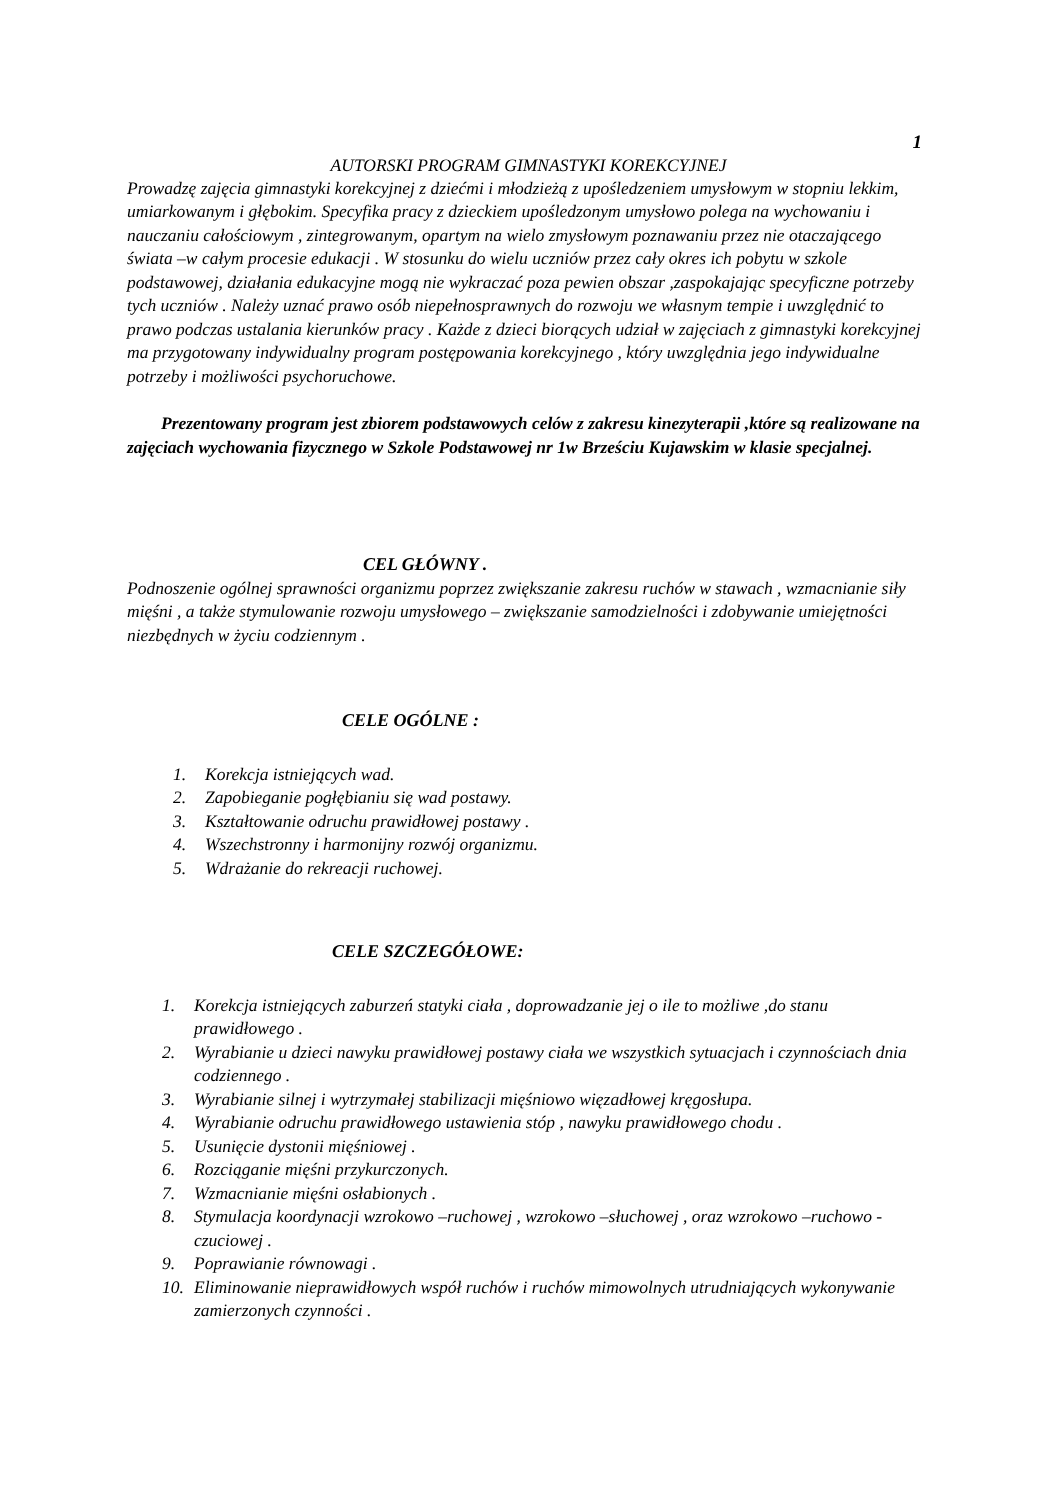1
AUTORSKI PROGRAM GIMNASTYKI KOREKCYJNEJ
Prowadzę zajęcia gimnastyki korekcyjnej z dziećmi i młodzieżą z upośledzeniem umysłowym w stopniu lekkim, umiarkowanym i głębokim. Specyfika pracy z dzieckiem upośledzonym umysłowo polega na wychowaniu i nauczaniu całościowym , zintegrowanym, opartym na wielo zmysłowym poznawaniu przez nie otaczającego świata –w całym procesie edukacji . W stosunku do wielu uczniów przez cały okres ich pobytu w szkole podstawowej, działania edukacyjne mogą nie wykraczać poza pewien obszar ,zaspokajając specyficzne potrzeby tych uczniów . Należy uznać prawo osób niepełnosprawnych do rozwoju we własnym tempie i uwzględnić to prawo podczas ustalania kierunków pracy . Każde z dzieci biorących udział w zajęciach z gimnastyki korekcyjnej ma przygotowany indywidualny program postępowania korekcyjnego , który uwzględnia jego indywidualne potrzeby i możliwości psychoruchowe.
Prezentowany program jest zbiorem podstawowych celów z zakresu kinezyterapii ,które są realizowane na zajęciach wychowania fizycznego w Szkole Podstawowej nr 1w Brześciu Kujawskim w klasie specjalnej.
CEL GŁÓWNY .
Podnoszenie ogólnej sprawności organizmu poprzez zwiększanie zakresu ruchów w stawach , wzmacnianie siły mięśni , a także stymulowanie rozwoju umysłowego – zwiększanie samodzielności i zdobywanie umiejętności niezbędnych w życiu codziennym .
CELE OGÓLNE :
1. Korekcja istniejących wad.
2. Zapobieganie pogłębianiu się wad postawy.
3. Kształtowanie odruchu prawidłowej postawy .
4. Wszechstronny i harmonijny rozwój organizmu.
5. Wdrażanie do rekreacji ruchowej.
CELE SZCZEGÓŁOWE:
1. Korekcja istniejących zaburzeń statyki ciała , doprowadzanie jej o ile to możliwe ,do stanu prawidłowego .
2. Wyrabianie u dzieci nawyku prawidłowej postawy ciała we wszystkich sytuacjach i czynnościach dnia codziennego .
3. Wyrabianie silnej i wytrzymałej stabilizacji mięśniowo więzadłowej kręgosłupa.
4. Wyrabianie odruchu prawidłowego ustawienia stóp , nawyku prawidłowego chodu .
5. Usunięcie dystonii mięśniowej .
6. Rozciąganie mięśni przykurczonych.
7. Wzmacnianie mięśni osłabionych .
8. Stymulacja koordynacji wzrokowo –ruchowej , wzrokowo –słuchowej , oraz wzrokowo –ruchowo - czuciowej .
9. Poprawianie równowagi .
10. Eliminowanie nieprawidłowych współ ruchów i ruchów mimowolnych utrudniających wykonywanie zamierzonych czynności .